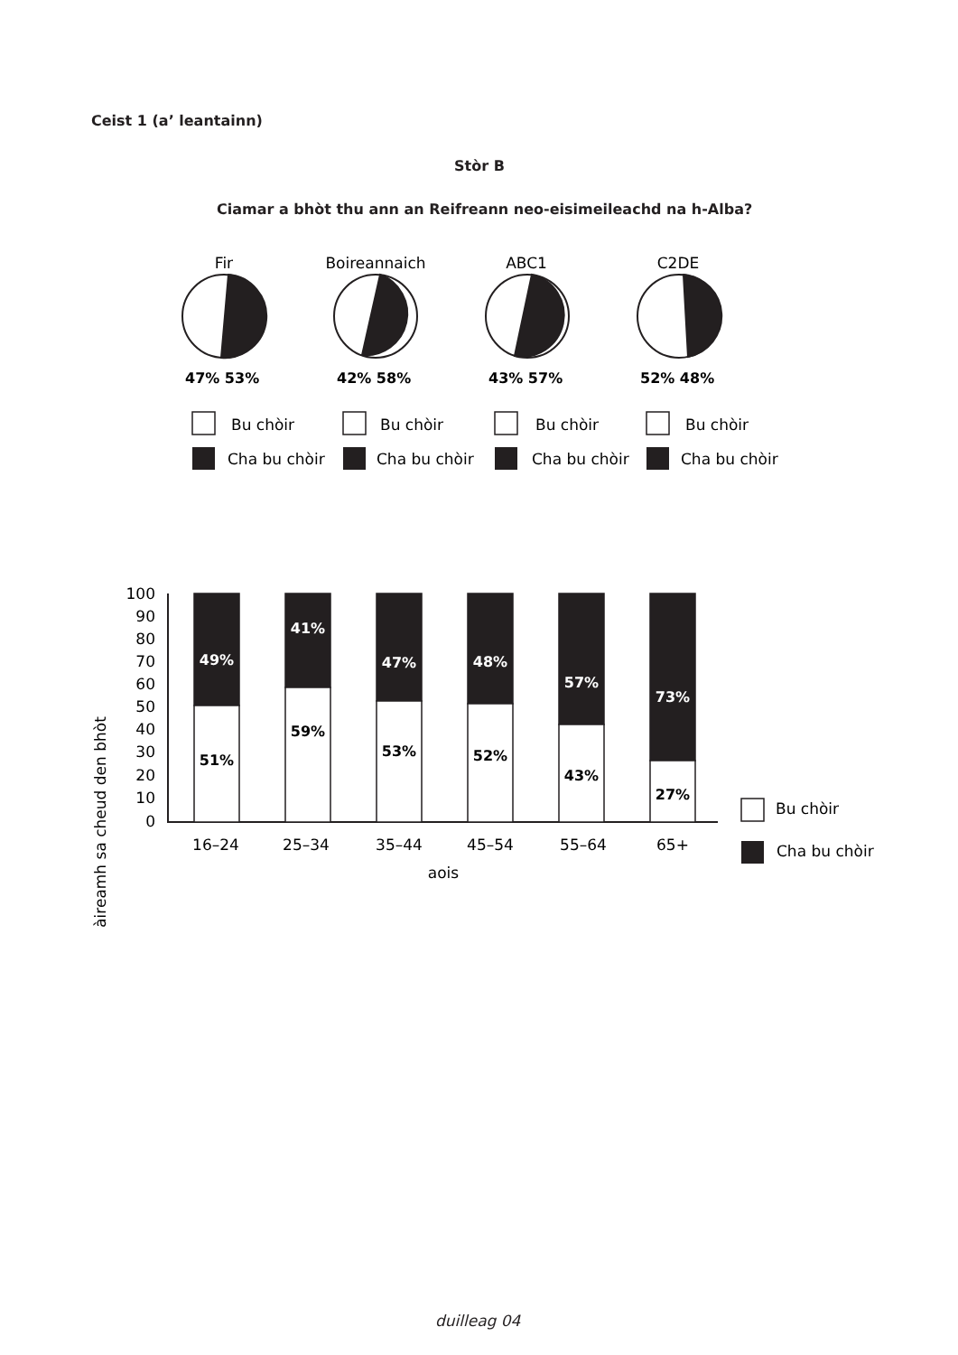Ceist 1 (a’ leantainn)
Stòr B
Ciamar a bhòt thu ann an Reifreann neo-eisimeileachd na h-Alba?
Fir
Boireannaich
ABC1
C2DE
47% 53%
42% 58%
43% 57%
52% 48%
Bu chòir
Cha bu chòir
Bu chòir
Cha bu chòir
Bu chòir
Cha bu chòir
Bu chòir
Cha bu chòir
àireamh sa cheud den bhòt
100
90
80
70
60
50
40
30
20
10
0
49%
51%
41%
59%
47%
53%
48%
52%
57%
43%
73%
27%
16–24
25–34
35–44
45–54
55–64
65+
aois
Bu chòir
Cha bu chòir
duilleag 04